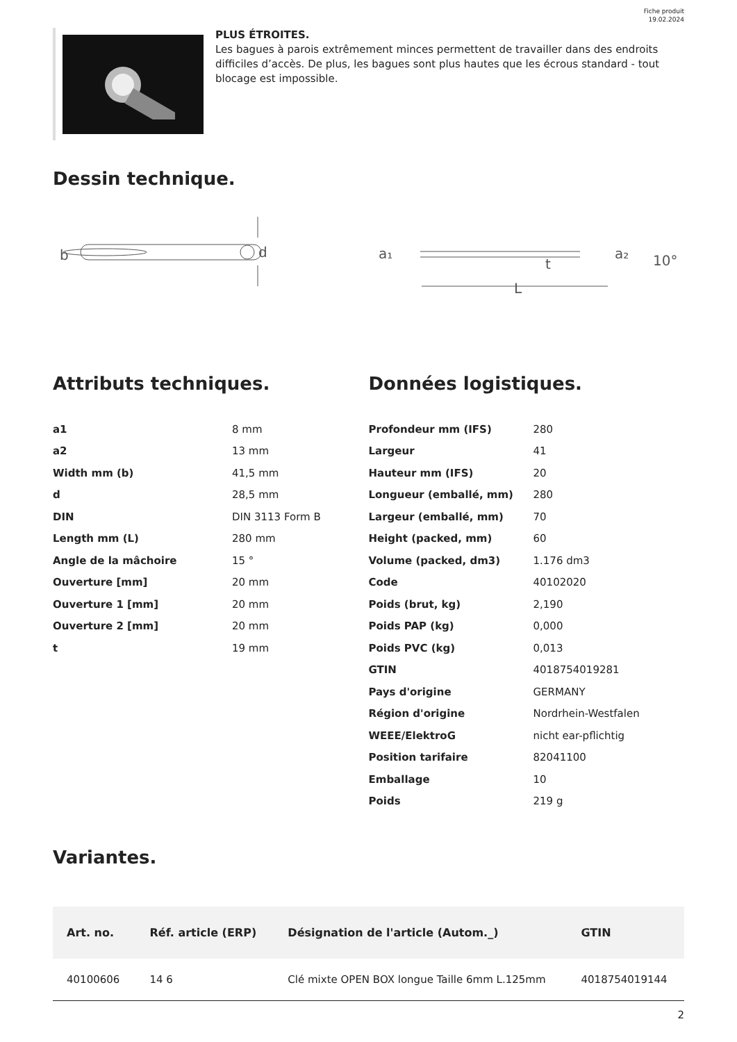Fiche produit
19.02.2024
PLUS ÉTROITES.
Les bagues à parois extrêmement minces permettent de travailler dans des endroits difficiles d’accès. De plus, les bagues sont plus hautes que les écrous standard - tout blocage est impossible.
Dessin technique.
b
d
a₁
t
a₂
10°
L
Attributs techniques.
| a1 | 8 mm |
| a2 | 13 mm |
| Width mm (b) | 41,5 mm |
| d | 28,5 mm |
| DIN | DIN 3113 Form B |
| Length mm (L) | 280 mm |
| Angle de la mâchoire | 15 ° |
| Ouverture [mm] | 20 mm |
| Ouverture 1 [mm] | 20 mm |
| Ouverture 2 [mm] | 20 mm |
| t | 19 mm |
Données logistiques.
| Profondeur mm (IFS) | 280 |
| Largeur | 41 |
| Hauteur mm (IFS) | 20 |
| Longueur (emballé, mm) | 280 |
| Largeur (emballé, mm) | 70 |
| Height (packed, mm) | 60 |
| Volume (packed, dm3) | 1.176 dm3 |
| Code | 40102020 |
| Poids (brut, kg) | 2,190 |
| Poids PAP (kg) | 0,000 |
| Poids PVC (kg) | 0,013 |
| GTIN | 4018754019281 |
| Pays d'origine | GERMANY |
| Région d'origine | Nordrhein-Westfalen |
| WEEE/ElektroG | nicht ear-pflichtig |
| Position tarifaire | 82041100 |
| Emballage | 10 |
| Poids | 219 g |
Variantes.
| Art. no. | Réf. article (ERP) | Désignation de l'article (Autom._) | GTIN |
| --- | --- | --- | --- |
| 40100606 | 14 6 | Clé mixte OPEN BOX longue Taille 6mm L.125mm | 4018754019144 |
2